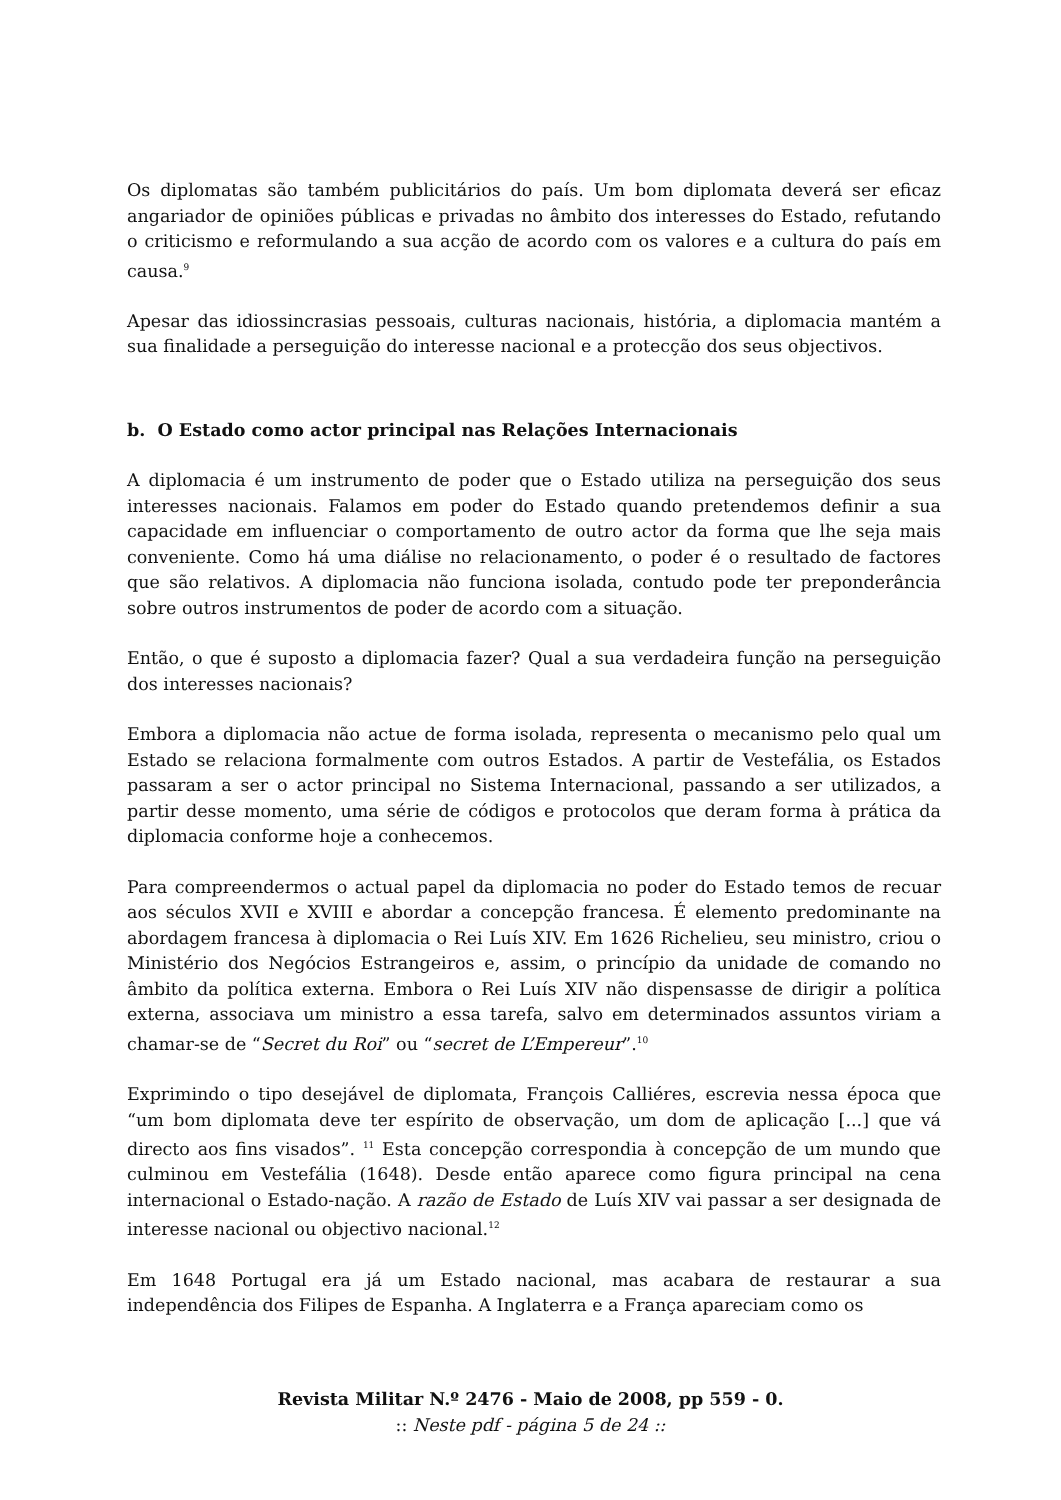Os diplomatas são também publicitários do país. Um bom diplomata deverá ser eficaz angariador de opiniões públicas e privadas no âmbito dos interesses do Estado, refutando o criticismo e reformulando a sua acção de acordo com os valores e a cultura do país em causa.<sup>9</sup>
Apesar das idiossincrasias pessoais, culturas nacionais, história, a diplomacia mantém a sua finalidade a perseguição do interesse nacional e a protecção dos seus objectivos.
b. O Estado como actor principal nas Relações Internacionais
A diplomacia é um instrumento de poder que o Estado utiliza na perseguição dos seus interesses nacionais. Falamos em poder do Estado quando pretendemos definir a sua capacidade em influenciar o comportamento de outro actor da forma que lhe seja mais conveniente. Como há uma diálise no relacionamento, o poder é o resultado de factores que são relativos. A diplomacia não funciona isolada, contudo pode ter preponderância sobre outros instrumentos de poder de acordo com a situação.
Então, o que é suposto a diplomacia fazer? Qual a sua verdadeira função na perseguição dos interesses nacionais?
Embora a diplomacia não actue de forma isolada, representa o mecanismo pelo qual um Estado se relaciona formalmente com outros Estados. A partir de Vestefália, os Estados passaram a ser o actor principal no Sistema Internacional, passando a ser utilizados, a partir desse momento, uma série de códigos e protocolos que deram forma à prática da diplomacia conforme hoje a conhecemos.
Para compreendermos o actual papel da diplomacia no poder do Estado temos de recuar aos séculos XVII e XVIII e abordar a concepção francesa. É elemento predominante na abordagem francesa à diplomacia o Rei Luís XIV. Em 1626 Richelieu, seu ministro, criou o Ministério dos Negócios Estrangeiros e, assim, o princípio da unidade de comando no âmbito da política externa. Embora o Rei Luís XIV não dispensasse de dirigir a política externa, associava um ministro a essa tarefa, salvo em determinados assuntos viriam a chamar-se de “Secret du Roi” ou “secret de L’Empereur”.<sup>10</sup>
Exprimindo o tipo desejável de diplomata, François Calliéres, escrevia nessa época que “um bom diplomata deve ter espírito de observação, um dom de aplicação [...] que vá directo aos fins visados”. <sup>11</sup> Esta concepção correspondia à concepção de um mundo que culminou em Vestefália (1648). Desde então aparece como figura principal na cena internacional o Estado-nação. A razão de Estado de Luís XIV vai passar a ser designada de interesse nacional ou objectivo nacional.<sup>12</sup>
Em 1648 Portugal era já um Estado nacional, mas acabara de restaurar a sua independência dos Filipes de Espanha. A Inglaterra e a França apareciam como os
Revista Militar N.º 2476 - Maio de 2008, pp 559 - 0.
:: Neste pdf - página 5 de 24 ::